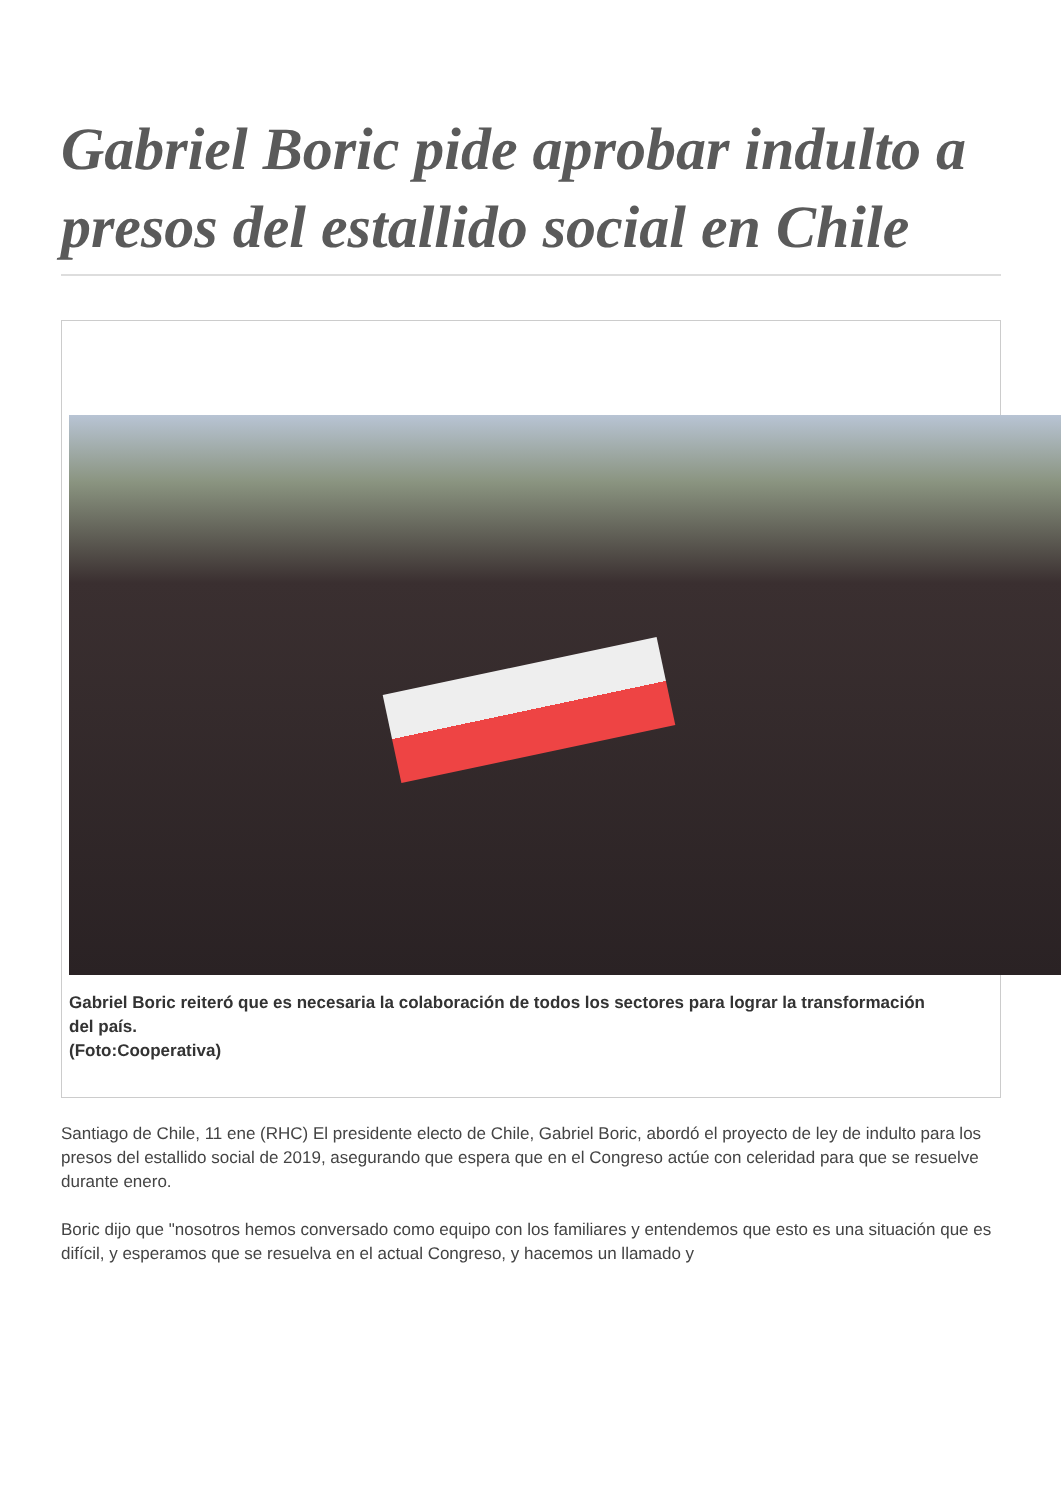Gabriel Boric pide aprobar indulto a presos del estallido social en Chile
Gabriel Boric reiteró que es necesaria la colaboración de todos los sectores para lograr la transformación del país.
(Foto:Cooperativa)
Santiago de Chile, 11 ene (RHC) El presidente electo de Chile, Gabriel Boric, abordó el proyecto de ley de indulto para los presos del estallido social de 2019, asegurando que espera que en el Congreso actúe con celeridad para que se resuelve durante enero.
Boric dijo que "nosotros hemos conversado como equipo con los familiares y entendemos que esto es una situación que es difícil, y esperamos que se resuelva en el actual Congreso, y hacemos un llamado y